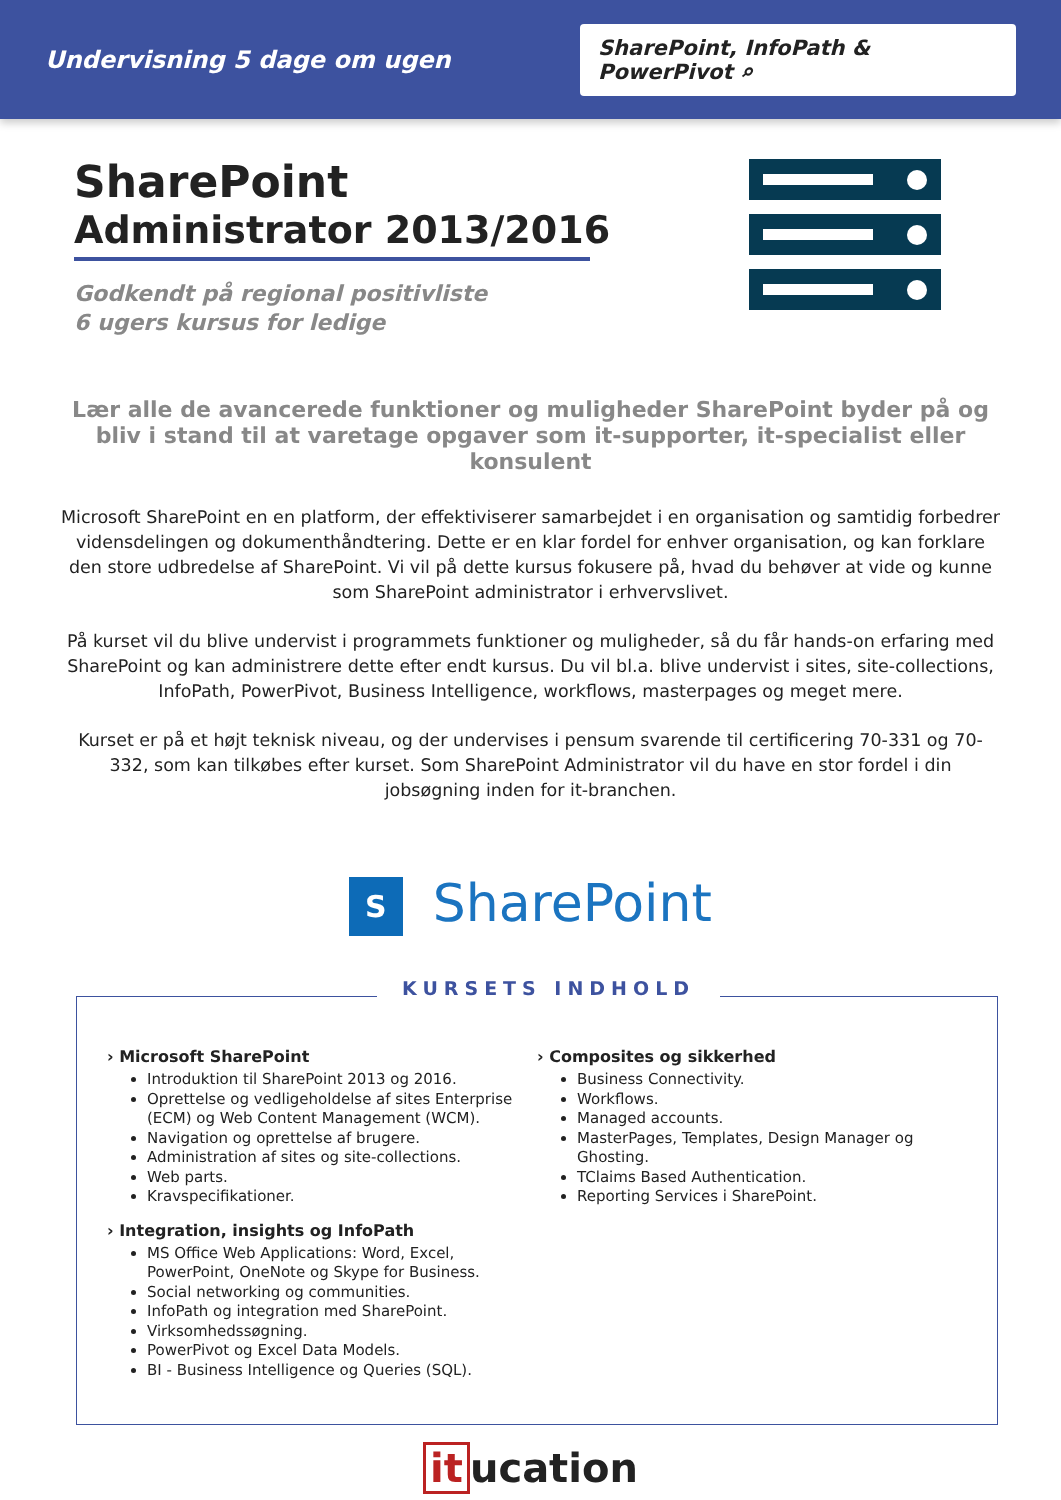Undervisning 5 dage om ugen
SharePoint, InfoPath & PowerPivot ⌕
SharePoint
Administrator 2013/2016
Godkendt på regional positivliste
6 ugers kursus for ledige
Lær alle de avancerede funktioner og muligheder SharePoint byder på og bliv i stand til at varetage opgaver som it-supporter, it-specialist eller konsulent
Microsoft SharePoint en en platform, der effektiviserer samarbejdet i en organisation og samtidig forbedrer vidensdelingen og dokumenthåndtering. Dette er en klar fordel for enhver organisation, og kan forklare den store udbredelse af SharePoint. Vi vil på dette kursus fokusere på, hvad du behøver at vide og kunne som SharePoint administrator i erhvervslivet.
På kurset vil du blive undervist i programmets funktioner og muligheder, så du får hands-on erfaring med SharePoint og kan administrere dette efter endt kursus. Du vil bl.a. blive undervist i sites, site-collections, InfoPath, PowerPivot, Business Intelligence, workflows, masterpages og meget mere.
Kurset er på et højt teknisk niveau, og der undervises i pensum svarende til certificering 70-331 og 70-332, som kan tilkøbes efter kurset. Som SharePoint Administrator vil du have en stor fordel i din jobsøgning inden for it-branchen.
S SharePoint
KURSETS INDHOLD
› Microsoft SharePoint
Introduktion til SharePoint 2013 og 2016.
Oprettelse og vedligeholdelse af sites Enterprise (ECM) og Web Content Management (WCM).
Navigation og oprettelse af brugere.
Administration af sites og site-collections.
Web parts.
Kravspecifikationer.
› Integration, insights og InfoPath
MS Office Web Applications: Word, Excel, PowerPoint, OneNote og Skype for Business.
Social networking og communities.
InfoPath og integration med SharePoint.
Virksomhedssøgning.
PowerPivot og Excel Data Models.
BI - Business Intelligence og Queries (SQL).
› Composites og sikkerhed
Business Connectivity.
Workflows.
Managed accounts.
MasterPages, Templates, Design Manager og Ghosting.
TClaims Based Authentication.
Reporting Services i SharePoint.
it ucation